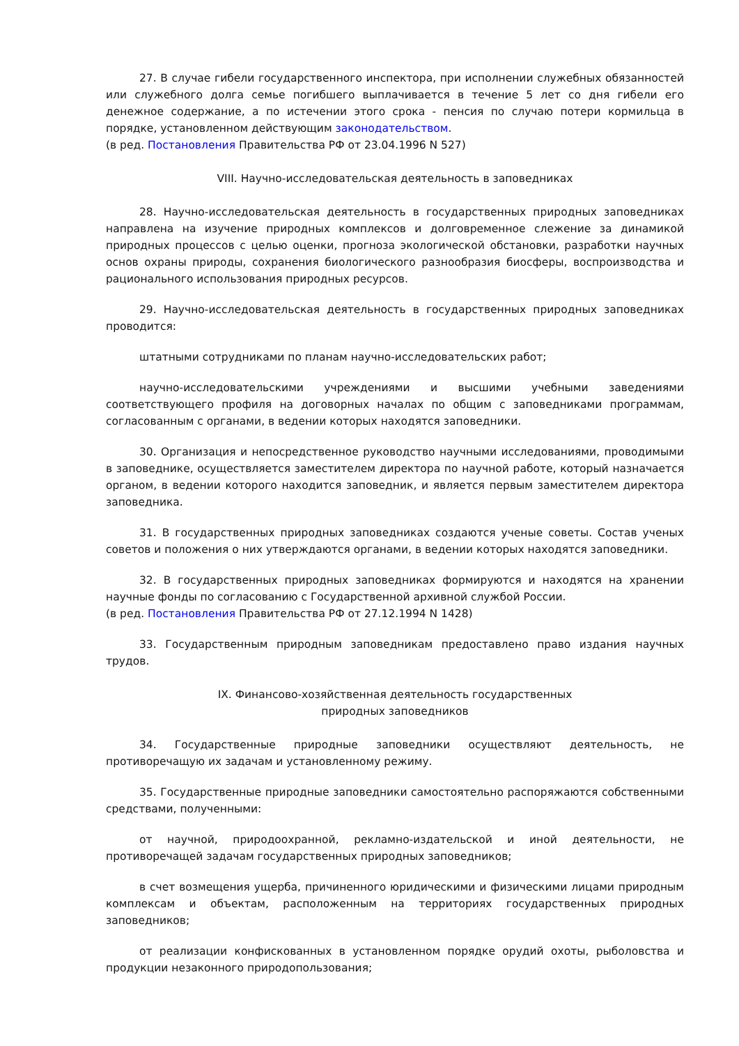27. В случае гибели государственного инспектора, при исполнении служебных обязанностей или служебного долга семье погибшего выплачивается в течение 5 лет со дня гибели его денежное содержание, а по истечении этого срока - пенсия по случаю потери кормильца в порядке, установленном действующим законодательством.
(в ред. Постановления Правительства РФ от 23.04.1996 N 527)
VIII. Научно-исследовательская деятельность в заповедниках
28. Научно-исследовательская деятельность в государственных природных заповедниках направлена на изучение природных комплексов и долговременное слежение за динамикой природных процессов с целью оценки, прогноза экологической обстановки, разработки научных основ охраны природы, сохранения биологического разнообразия биосферы, воспроизводства и рационального использования природных ресурсов.
29. Научно-исследовательская деятельность в государственных природных заповедниках проводится:
штатными сотрудниками по планам научно-исследовательских работ;
научно-исследовательскими учреждениями и высшими учебными заведениями соответствующего профиля на договорных началах по общим с заповедниками программам, согласованным с органами, в ведении которых находятся заповедники.
30. Организация и непосредственное руководство научными исследованиями, проводимыми в заповеднике, осуществляется заместителем директора по научной работе, который назначается органом, в ведении которого находится заповедник, и является первым заместителем директора заповедника.
31. В государственных природных заповедниках создаются ученые советы. Состав ученых советов и положения о них утверждаются органами, в ведении которых находятся заповедники.
32. В государственных природных заповедниках формируются и находятся на хранении научные фонды по согласованию с Государственной архивной службой России.
(в ред. Постановления Правительства РФ от 27.12.1994 N 1428)
33. Государственным природным заповедникам предоставлено право издания научных трудов.
IX. Финансово-хозяйственная деятельность государственных
природных заповедников
34. Государственные природные заповедники осуществляют деятельность, не противоречащую их задачам и установленному режиму.
35. Государственные природные заповедники самостоятельно распоряжаются собственными средствами, полученными:
от научной, природоохранной, рекламно-издательской и иной деятельности, не противоречащей задачам государственных природных заповедников;
в счет возмещения ущерба, причиненного юридическими и физическими лицами природным комплексам и объектам, расположенным на территориях государственных природных заповедников;
от реализации конфискованных в установленном порядке орудий охоты, рыболовства и продукции незаконного природопользования;